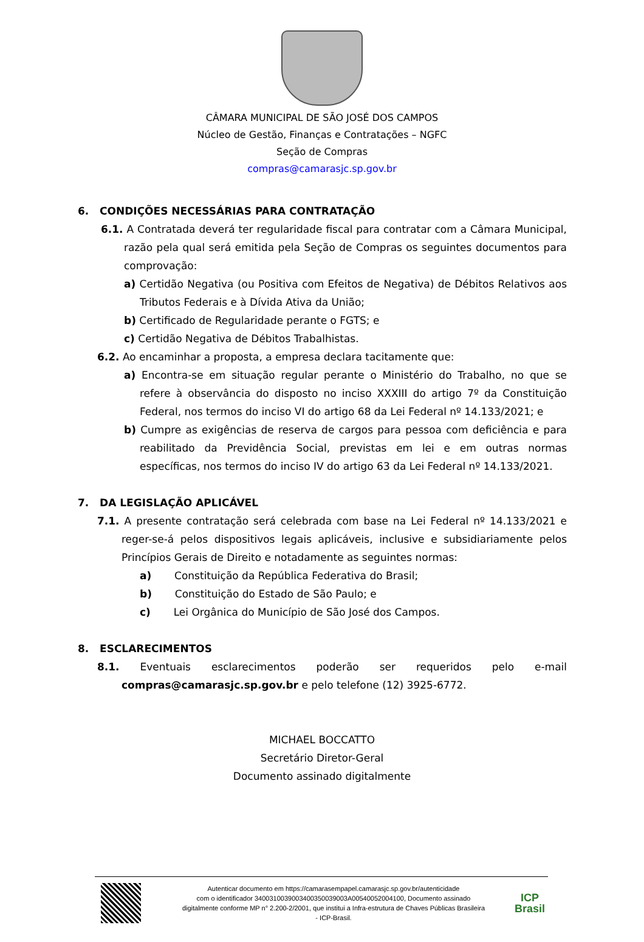CÂMARA MUNICIPAL DE SÃO JOSÉ DOS CAMPOS
Núcleo de Gestão, Finanças e Contratações – NGFC
Seção de Compras
compras@camarasjc.sp.gov.br
6. CONDIÇÕES NECESSÁRIAS PARA CONTRATAÇÃO
6.1. A Contratada deverá ter regularidade fiscal para contratar com a Câmara Municipal, razão pela qual será emitida pela Seção de Compras os seguintes documentos para comprovação:
a) Certidão Negativa (ou Positiva com Efeitos de Negativa) de Débitos Relativos aos Tributos Federais e à Dívida Ativa da União;
b) Certificado de Regularidade perante o FGTS; e
c) Certidão Negativa de Débitos Trabalhistas.
6.2. Ao encaminhar a proposta, a empresa declara tacitamente que:
a) Encontra-se em situação regular perante o Ministério do Trabalho, no que se refere à observância do disposto no inciso XXXIII do artigo 7º da Constituição Federal, nos termos do inciso VI do artigo 68 da Lei Federal nº 14.133/2021; e
b) Cumpre as exigências de reserva de cargos para pessoa com deficiência e para reabilitado da Previdência Social, previstas em lei e em outras normas específicas, nos termos do inciso IV do artigo 63 da Lei Federal nº 14.133/2021.
7. DA LEGISLAÇÃO APLICÁVEL
7.1. A presente contratação será celebrada com base na Lei Federal nº 14.133/2021 e reger-se-á pelos dispositivos legais aplicáveis, inclusive e subsidiariamente pelos Princípios Gerais de Direito e notadamente as seguintes normas:
a) Constituição da República Federativa do Brasil;
b) Constituição do Estado de São Paulo; e
c) Lei Orgânica do Município de São José dos Campos.
8. ESCLARECIMENTOS
8.1. Eventuais esclarecimentos poderão ser requeridos pelo e-mail compras@camarasjc.sp.gov.br e pelo telefone (12) 3925-6772.
MICHAEL BOCCATTO
Secretário Diretor-Geral
Documento assinado digitalmente
Autenticar documento em https://camarasempapel.camarasjc.sp.gov.br/autenticidade
com o identificador 3400310039003400350039003A00540052004100, Documento assinado
digitalmente conforme MP n° 2.200-2/2001, que institui a Infra-estrutura de Chaves Públicas Brasileira
- ICP-Brasil.
ICP
Brasil